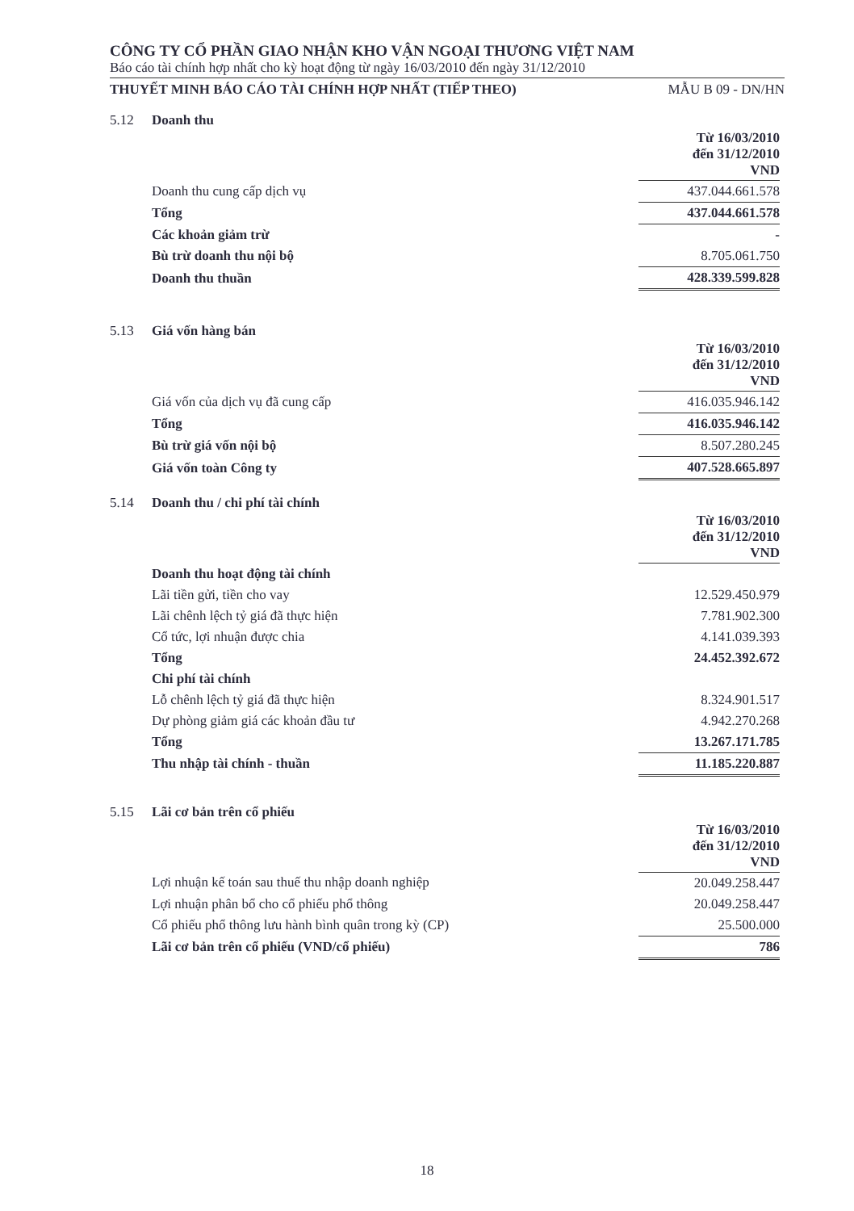CÔNG TY CỔ PHẦN GIAO NHẬN KHO VẬN NGOẠI THƯƠNG VIỆT NAM
Báo cáo tài chính hợp nhất cho kỳ hoạt động từ ngày 16/03/2010 đến ngày 31/12/2010
THUYẾT MINH BÁO CÁO TÀI CHÍNH HỢP NHẤT (TIẾP THEO) MẪU B 09 - DN/HN
5.12 Doanh thu
| | Từ 16/03/2010 đến 31/12/2010 VND |
| Doanh thu cung cấp dịch vụ | 437.044.661.578 |
| Tổng | 437.044.661.578 |
| Các khoản giảm trừ | - |
| Bù trừ doanh thu nội bộ | 8.705.061.750 |
| Doanh thu thuần | 428.339.599.828 |
5.13 Giá vốn hàng bán
| | Từ 16/03/2010 đến 31/12/2010 VND |
| Giá vốn của dịch vụ đã cung cấp | 416.035.946.142 |
| Tổng | 416.035.946.142 |
| Bù trừ giá vốn nội bộ | 8.507.280.245 |
| Giá vốn toàn Công ty | 407.528.665.897 |
5.14 Doanh thu / chi phí tài chính
| | Từ 16/03/2010 đến 31/12/2010 VND |
| Doanh thu hoạt động tài chính | |
| Lãi tiền gửi, tiền cho vay | 12.529.450.979 |
| Lãi chênh lệch tỷ giá đã thực hiện | 7.781.902.300 |
| Cổ tức, lợi nhuận được chia | 4.141.039.393 |
| Tổng | 24.452.392.672 |
| Chi phí tài chính | |
| Lỗ chênh lệch tỷ giá đã thực hiện | 8.324.901.517 |
| Dự phòng giảm giá các khoản đầu tư | 4.942.270.268 |
| Tổng | 13.267.171.785 |
| Thu nhập tài chính - thuần | 11.185.220.887 |
5.15 Lãi cơ bản trên cổ phiếu
| | Từ 16/03/2010 đến 31/12/2010 VND |
| Lợi nhuận kế toán sau thuế thu nhập doanh nghiệp | 20.049.258.447 |
| Lợi nhuận phân bổ cho cổ phiếu phổ thông | 20.049.258.447 |
| Cổ phiếu phổ thông lưu hành bình quân trong kỳ (CP) | 25.500.000 |
| Lãi cơ bản trên cổ phiếu (VND/cổ phiếu) | 786 |
18